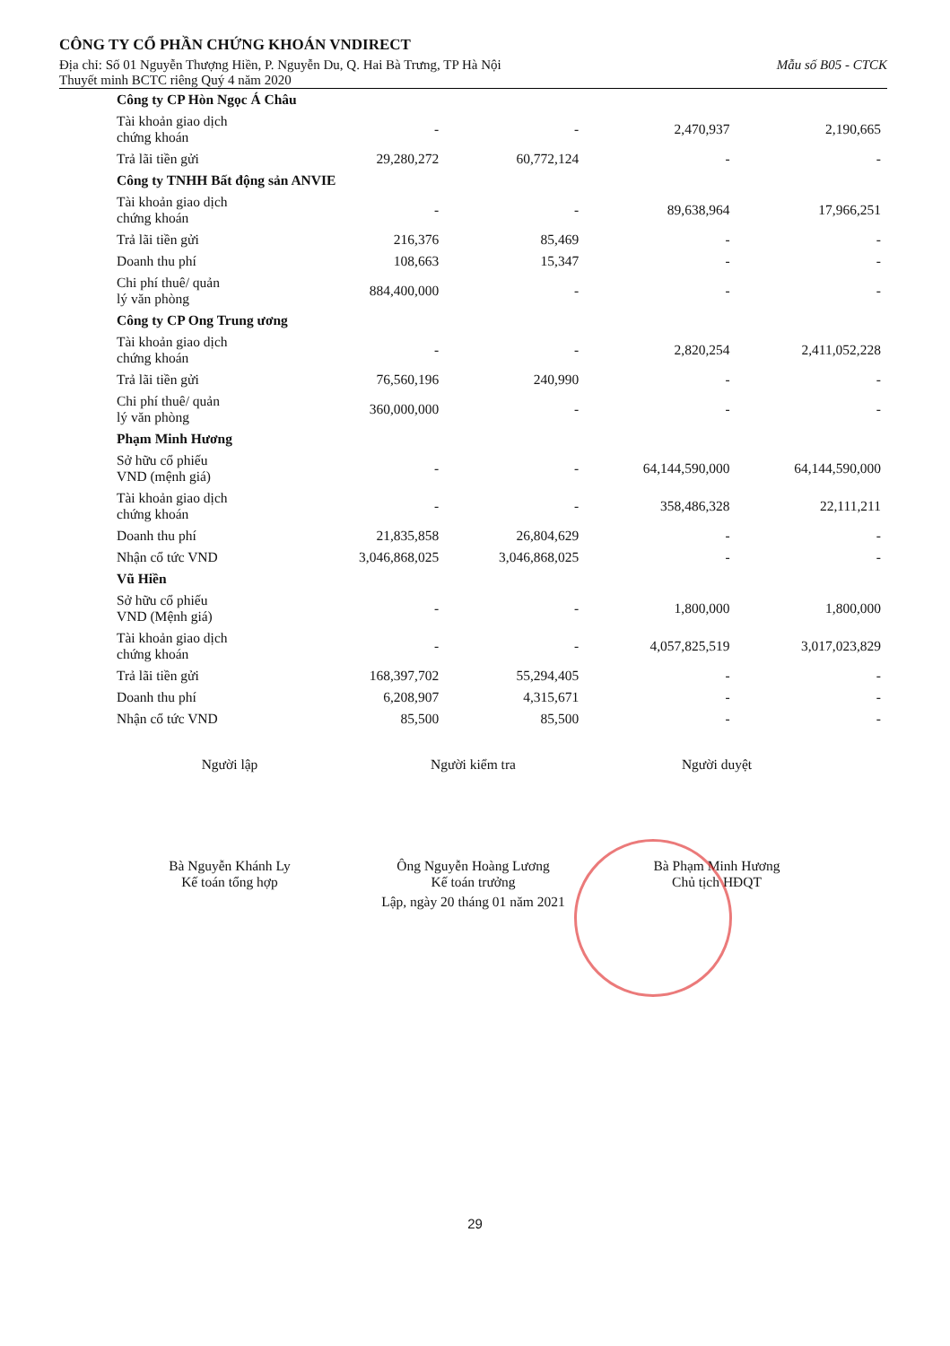CÔNG TY CỔ PHẦN CHỨNG KHOÁN VNDIRECT
Địa chỉ: Số 01 Nguyễn Thượng Hiền, P. Nguyễn Du, Q. Hai Bà Trưng, TP Hà Nội Mẫu số B05 - CTCK
Thuyết minh BCTC riêng Quý 4 năm 2020
| Công ty CP Hòn Ngọc Á Châu | | | | |
| Tài khoản giao dịch chứng khoán | - | - | 2,470,937 | 2,190,665 |
| Trả lãi tiền gửi | 29,280,272 | 60,772,124 | - | - |
| Công ty TNHH Bất động sản ANVIE | | | | |
| Tài khoản giao dịch chứng khoán | - | - | 89,638,964 | 17,966,251 |
| Trả lãi tiền gửi | 216,376 | 85,469 | - | - |
| Doanh thu phí | 108,663 | 15,347 | - | - |
| Chi phí thuê/ quản lý văn phòng | 884,400,000 | - | - | - |
| Công ty CP Ong Trung ương | | | | |
| Tài khoản giao dịch chứng khoán | - | - | 2,820,254 | 2,411,052,228 |
| Trả lãi tiền gửi | 76,560,196 | 240,990 | - | - |
| Chi phí thuê/ quản lý văn phòng | 360,000,000 | - | - | - |
| Phạm Minh Hương | | | | |
| Sở hữu cổ phiếu VND (mệnh giá) | - | - | 64,144,590,000 | 64,144,590,000 |
| Tài khoản giao dịch chứng khoán | - | - | 358,486,328 | 22,111,211 |
| Doanh thu phí | 21,835,858 | 26,804,629 | - | - |
| Nhận cổ tức VND | 3,046,868,025 | 3,046,868,025 | - | - |
| Vũ Hiền | | | | |
| Sở hữu cổ phiếu VND (Mệnh giá) | - | - | 1,800,000 | 1,800,000 |
| Tài khoản giao dịch chứng khoán | - | - | 4,057,825,519 | 3,017,023,829 |
| Trả lãi tiền gửi | 168,397,702 | 55,294,405 | - | - |
| Doanh thu phí | 6,208,907 | 4,315,671 | - | - |
| Nhận cổ tức VND | 85,500 | 85,500 | - | - |
Người lập
Bà Nguyễn Khánh Ly
Kế toán tổng hợp
Người kiểm tra
Ông Nguyễn Hoàng Lương
Kế toán trưởng
Người duyệt
Bà Phạm Minh Hương
Chủ tịch HĐQT
Lập, ngày 20 tháng 01 năm 2021
29